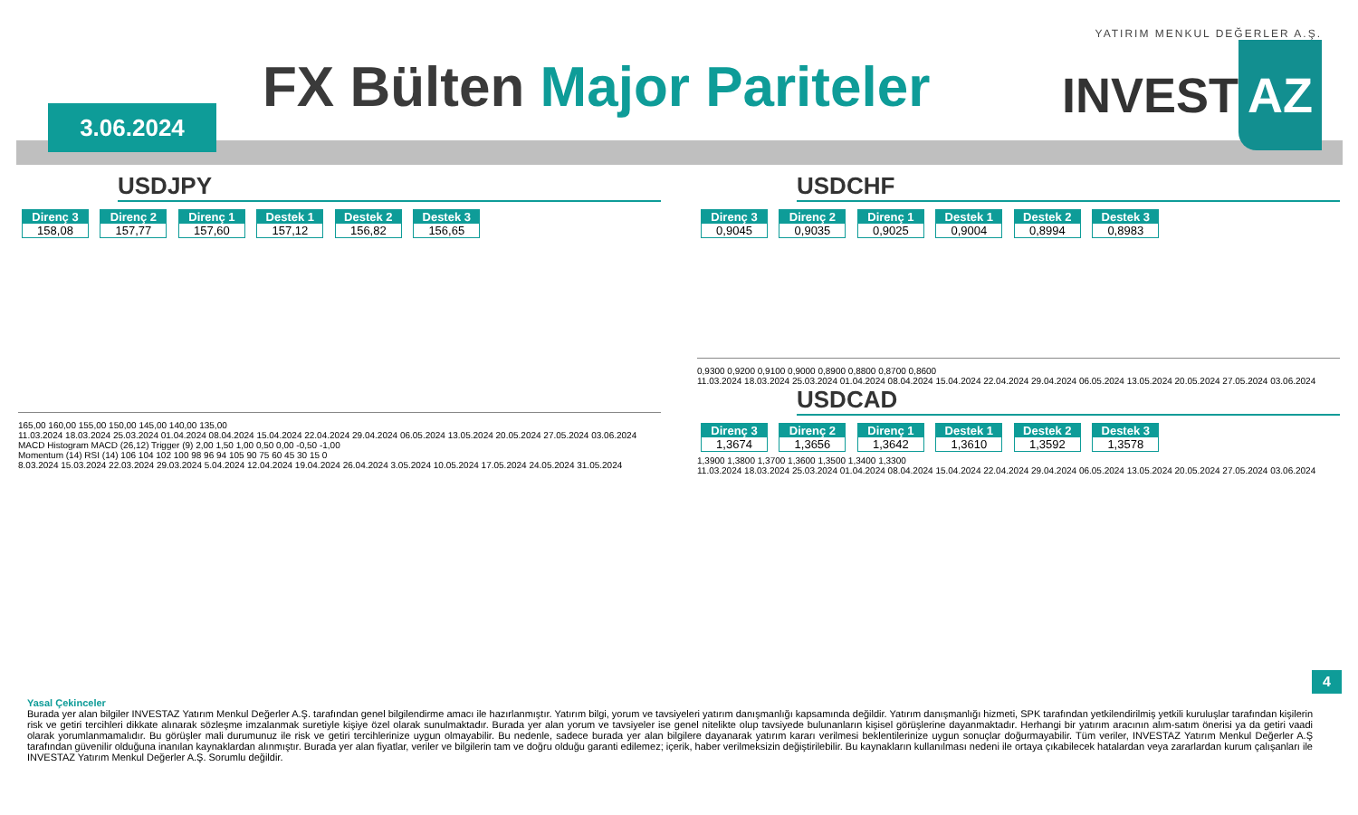3.06.2024 FX Bülten Major Pariteler
YATIRIM MENKUL DEĞERLER A.Ş.
INVEST AZ
USDJPY
Direnç 3 158,08
Direnç 2 157,77
Direnç 1 157,60
Destek 1 157,12
Destek 2 156,82
Destek 3 156,65
165,00 160,00 155,00 150,00 145,00 140,00 135,00
11.03.2024 18.03.2024 25.03.2024 01.04.2024 08.04.2024 15.04.2024 22.04.2024 29.04.2024 06.05.2024 13.05.2024 20.05.2024 27.05.2024 03.06.2024
MACD Histogram MACD (26,12) Trigger (9) 2,00 1,50 1,00 0,50 0,00 -0,50 -1,00
Momentum (14) RSI (14) 106 104 102 100 98 96 94 105 90 75 60 45 30 15 0
8.03.2024 15.03.2024 22.03.2024 29.03.2024 5.04.2024 12.04.2024 19.04.2024 26.04.2024 3.05.2024 10.05.2024 17.05.2024 24.05.2024 31.05.2024
USDCHF
Direnç 3 0,9045
Direnç 2 0,9035
Direnç 1 0,9025
Destek 1 0,9004
Destek 2 0,8994
Destek 3 0,8983
0,9300 0,9200 0,9100 0,9000 0,8900 0,8800 0,8700 0,8600
11.03.2024 18.03.2024 25.03.2024 01.04.2024 08.04.2024 15.04.2024 22.04.2024 29.04.2024 06.05.2024 13.05.2024 20.05.2024 27.05.2024 03.06.2024
USDCAD
Direnç 3 1,3674
Direnç 2 1,3656
Direnç 1 1,3642
Destek 1 1,3610
Destek 2 1,3592
Destek 3 1,3578
1,3900 1,3800 1,3700 1,3600 1,3500 1,3400 1,3300
11.03.2024 18.03.2024 25.03.2024 01.04.2024 08.04.2024 15.04.2024 22.04.2024 29.04.2024 06.05.2024 13.05.2024 20.05.2024 27.05.2024 03.06.2024
4
Yasal Çekinceler
Burada yer alan bilgiler INVESTAZ Yatırım Menkul Değerler A.Ş. tarafından genel bilgilendirme amacı ile hazırlanmıştır. Yatırım bilgi, yorum ve tavsiyeleri yatırım danışmanlığı kapsamında değildir. Yatırım danışmanlığı hizmeti, SPK tarafından yetkilendirilmiş yetkili kuruluşlar tarafından kişilerin risk ve getiri tercihleri dikkate alınarak sözleşme imzalanmak suretiyle kişiye özel olarak sunulmaktadır. Burada yer alan yorum ve tavsiyeler ise genel nitelikte olup tavsiyede bulunanların kişisel görüşlerine dayanmaktadır. Herhangi bir yatırım aracının alım-satım önerisi ya da getiri vaadi olarak yorumlanmamalıdır. Bu görüşler mali durumunuz ile risk ve getiri tercihlerinize uygun olmayabilir. Bu nedenle, sadece burada yer alan bilgilere dayanarak yatırım kararı verilmesi beklentilerinize uygun sonuçlar doğurmayabilir. Tüm veriler, INVESTAZ Yatırım Menkul Değerler A.Ş tarafından güvenilir olduğuna inanılan kaynaklardan alınmıştır. Burada yer alan fiyatlar, veriler ve bilgilerin tam ve doğru olduğu garanti edilemez; içerik, haber verilmeksizin değiştirilebilir. Bu kaynakların kullanılması nedeni ile ortaya çıkabilecek hatalardan veya zararlardan kurum çalışanları ile INVESTAZ Yatırım Menkul Değerler A.Ş. Sorumlu değildir.